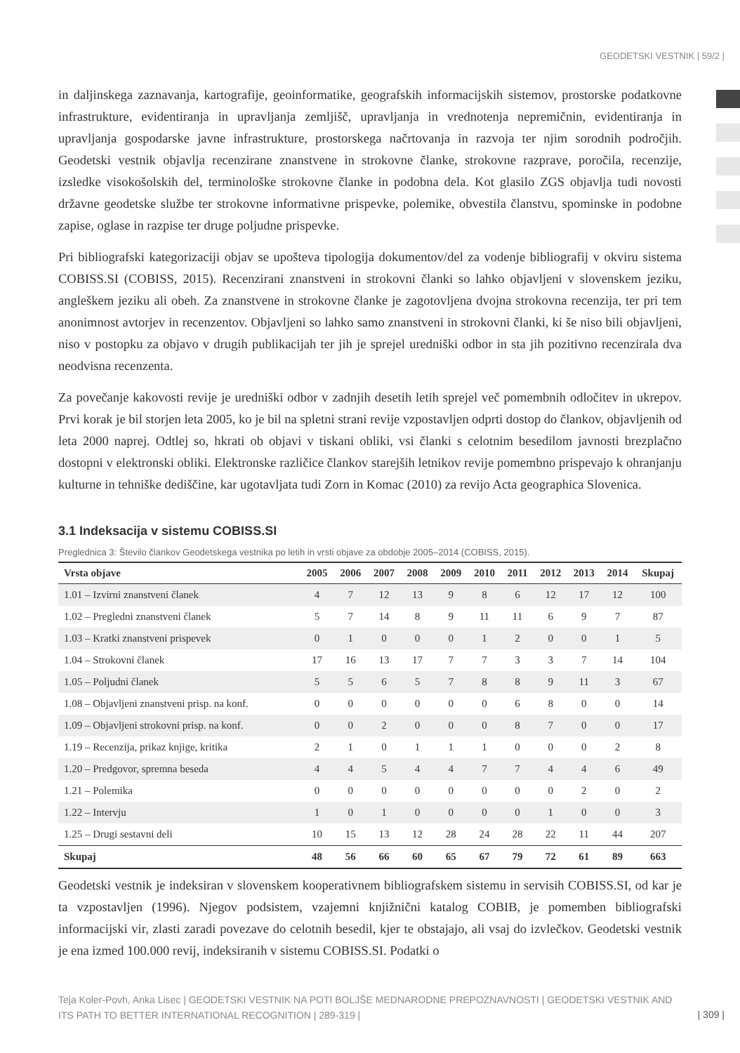GEODETSKI VESTNIK | 59/2 |
in daljinskega zaznavanja, kartografije, geoinformatike, geografskih informacijskih sistemov, prostorske podatkovne infrastrukture, evidentiranja in upravljanja zemljišč, upravljanja in vrednotenja nepremičnin, evidentiranja in upravljanja gospodarske javne infrastrukture, prostorskega načrtovanja in razvoja ter njim sorodnih področjih. Geodetski vestnik objavlja recenzirane znanstvene in strokovne članke, strokovne razprave, poročila, recenzije, izsledke visokošolskih del, terminološke strokovne članke in podobna dela. Kot glasilo ZGS objavlja tudi novosti državne geodetske službe ter strokovne informativne prispevke, polemike, obvestila članstvu, spominske in podobne zapise, oglase in razpise ter druge poljudne prispevke.
Pri bibliografski kategorizaciji objav se upošteva tipologija dokumentov/del za vodenje bibliografij v okviru sistema COBISS.SI (COBISS, 2015). Recenzirani znanstveni in strokovni članki so lahko objavljeni v slovenskem jeziku, angleškem jeziku ali obeh. Za znanstvene in strokovne članke je zagotovljena dvojna strokovna recenzija, ter pri tem anonimnost avtorjev in recenzentov. Objavljeni so lahko samo znanstveni in strokovni članki, ki še niso bili objavljeni, niso v postopku za objavo v drugih publikacijah ter jih je sprejel uredniški odbor in sta jih pozitivno recenzirala dva neodvisna recenzenta.
Za povečanje kakovosti revije je uredniški odbor v zadnjih desetih letih sprejel več pomembnih odločitev in ukrepov. Prvi korak je bil storjen leta 2005, ko je bil na spletni strani revije vzpostavljen odprti dostop do člankov, objavljenih od leta 2000 naprej. Odtlej so, hkrati ob objavi v tiskani obliki, vsi članki s celotnim besedilom javnosti brezplačno dostopni v elektronski obliki. Elektronske različice člankov starejših letnikov revije pomembno prispevajo k ohranjanju kulturne in tehniške dediščine, kar ugotavljata tudi Zorn in Komac (2010) za revijo Acta geographica Slovenica.
3.1 Indeksacija v sistemu COBISS.SI
Preglednica 3: Število člankov Geodetskega vestnika po letih in vrsti objave za obdobje 2005–2014 (COBISS, 2015).
| Vrsta objave | 2005 | 2006 | 2007 | 2008 | 2009 | 2010 | 2011 | 2012 | 2013 | 2014 | Skupaj |
| --- | --- | --- | --- | --- | --- | --- | --- | --- | --- | --- | --- |
| 1.01 – Izvirni znanstveni članek | 4 | 7 | 12 | 13 | 9 | 8 | 6 | 12 | 17 | 12 | 100 |
| 1.02 – Pregledni znanstveni članek | 5 | 7 | 14 | 8 | 9 | 11 | 11 | 6 | 9 | 7 | 87 |
| 1.03 – Kratki znanstveni prispevek | 0 | 1 | 0 | 0 | 0 | 1 | 2 | 0 | 0 | 1 | 5 |
| 1.04 – Strokovni članek | 17 | 16 | 13 | 17 | 7 | 7 | 3 | 3 | 7 | 14 | 104 |
| 1.05 – Poljudni članek | 5 | 5 | 6 | 5 | 7 | 8 | 8 | 9 | 11 | 3 | 67 |
| 1.08 – Objavljeni znanstveni prisp. na konf. | 0 | 0 | 0 | 0 | 0 | 0 | 6 | 8 | 0 | 0 | 14 |
| 1.09 – Objavljeni strokovni prisp. na konf. | 0 | 0 | 2 | 0 | 0 | 0 | 8 | 7 | 0 | 0 | 17 |
| 1.19 – Recenzija, prikaz knjige, kritika | 2 | 1 | 0 | 1 | 1 | 1 | 0 | 0 | 0 | 2 | 8 |
| 1.20 – Predgovor, spremna beseda | 4 | 4 | 5 | 4 | 4 | 7 | 7 | 4 | 4 | 6 | 49 |
| 1.21 – Polemika | 0 | 0 | 0 | 0 | 0 | 0 | 0 | 0 | 2 | 0 | 2 |
| 1.22 – Intervju | 1 | 0 | 1 | 0 | 0 | 0 | 0 | 1 | 0 | 0 | 3 |
| 1.25 – Drugi sestavni deli | 10 | 15 | 13 | 12 | 28 | 24 | 28 | 22 | 11 | 44 | 207 |
| Skupaj | 48 | 56 | 66 | 60 | 65 | 67 | 79 | 72 | 61 | 89 | 663 |
Geodetski vestnik je indeksiran v slovenskem kooperativnem bibliografskem sistemu in servisih COBISS.SI, od kar je ta vzpostavljen (1996). Njegov podsistem, vzajemni knjižnični katalog COBIB, je pomemben bibliografski informacijski vir, zlasti zaradi povezave do celotnih besedil, kjer te obstajajo, ali vsaj do izvlečkov. Geodetski vestnik je ena izmed 100.000 revij, indeksiranih v sistemu COBISS.SI. Podatki o
Teja Koler-Povh, Anka Lisec | GEODETSKI VESTNIK NA POTI BOLJŠE MEDNARODNE PREPOZNAVNOSTI | GEODETSKI VESTNIK AND ITS PATH TO BETTER INTERNATIONAL RECOGNITION | 289-319 |
| 309 |